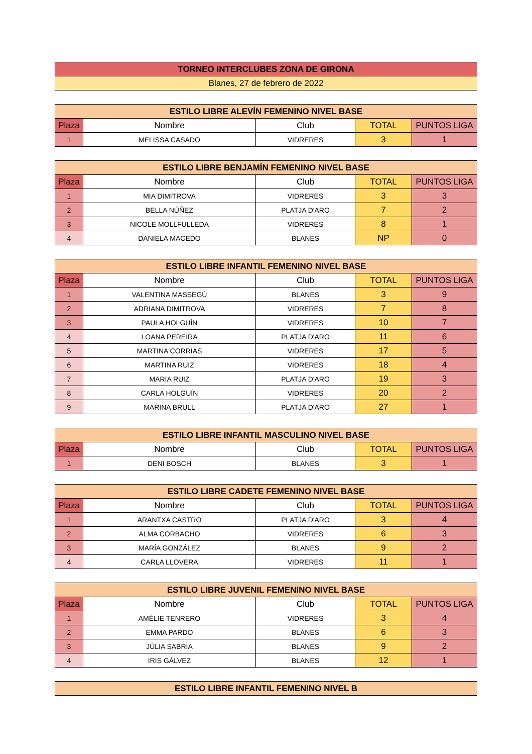| TORNEO INTERCLUBES ZONA DE GIRONA |
| Blanes, 27 de febrero de 2022 |
| ESTILO LIBRE ALEVÍN FEMENINO NIVEL BASE | | | | |
| Plaza | Nombre | Club | TOTAL | PUNTOS LIGA |
| 1 | MELISSA CASADO | VIDRERES | 3 | 1 |
| ESTILO LIBRE BENJAMÍN FEMENINO NIVEL BASE | | | | |
| Plaza | Nombre | Club | TOTAL | PUNTOS LIGA |
| 1 | MIA DIMITROVA | VIDRERES | 3 | 3 |
| 2 | BELLA NÚÑEZ | PLATJA D'ARO | 7 | 2 |
| 3 | NICOLE MOLLFULLEDA | VIDRERES | 8 | 1 |
| 4 | DANIELA MACEDO | BLANES | NP | 0 |
| ESTILO LIBRE INFANTIL FEMENINO NIVEL BASE | | | | |
| Plaza | Nombre | Club | TOTAL | PUNTOS LIGA |
| 1 | VALENTINA MASSEGÚ | BLANES | 3 | 9 |
| 2 | ADRIANA DIMITROVA | VIDRERES | 7 | 8 |
| 3 | PAULA HOLGUÍN | VIDRERES | 10 | 7 |
| 4 | LOANA PEREIRA | PLATJA D'ARO | 11 | 6 |
| 5 | MARTINA CORRIAS | VIDRERES | 17 | 5 |
| 6 | MARTINA RUIZ | VIDRERES | 18 | 4 |
| 7 | MARIA RUIZ | PLATJA D'ARO | 19 | 3 |
| 8 | CARLA HOLGUÍN | VIDRERES | 20 | 2 |
| 9 | MARINA BRULL | PLATJA D'ARO | 27 | 1 |
| ESTILO LIBRE INFANTIL MASCULINO NIVEL BASE | | | | |
| Plaza | Nombre | Club | TOTAL | PUNTOS LIGA |
| 1 | DENI BOSCH | BLANES | 3 | 1 |
| ESTILO LIBRE CADETE FEMENINO NIVEL BASE | | | | |
| Plaza | Nombre | Club | TOTAL | PUNTOS LIGA |
| 1 | ARANTXA CASTRO | PLATJA D'ARO | 3 | 4 |
| 2 | ALMA CORBACHO | VIDRERES | 6 | 3 |
| 3 | MARÍA GONZÁLEZ | BLANES | 9 | 2 |
| 4 | CARLA LLOVERA | VIDRERES | 11 | 1 |
| ESTILO LIBRE JUVENIL FEMENINO NIVEL BASE | | | | |
| Plaza | Nombre | Club | TOTAL | PUNTOS LIGA |
| 1 | AMÉLIE TENRERO | VIDRERES | 3 | 4 |
| 2 | EMMA PARDO | BLANES | 6 | 3 |
| 3 | JÚLIA SABRIA | BLANES | 9 | 2 |
| 4 | IRIS GÁLVEZ | BLANES | 12 | 1 |
| ESTILO LIBRE INFANTIL FEMENINO NIVEL B |